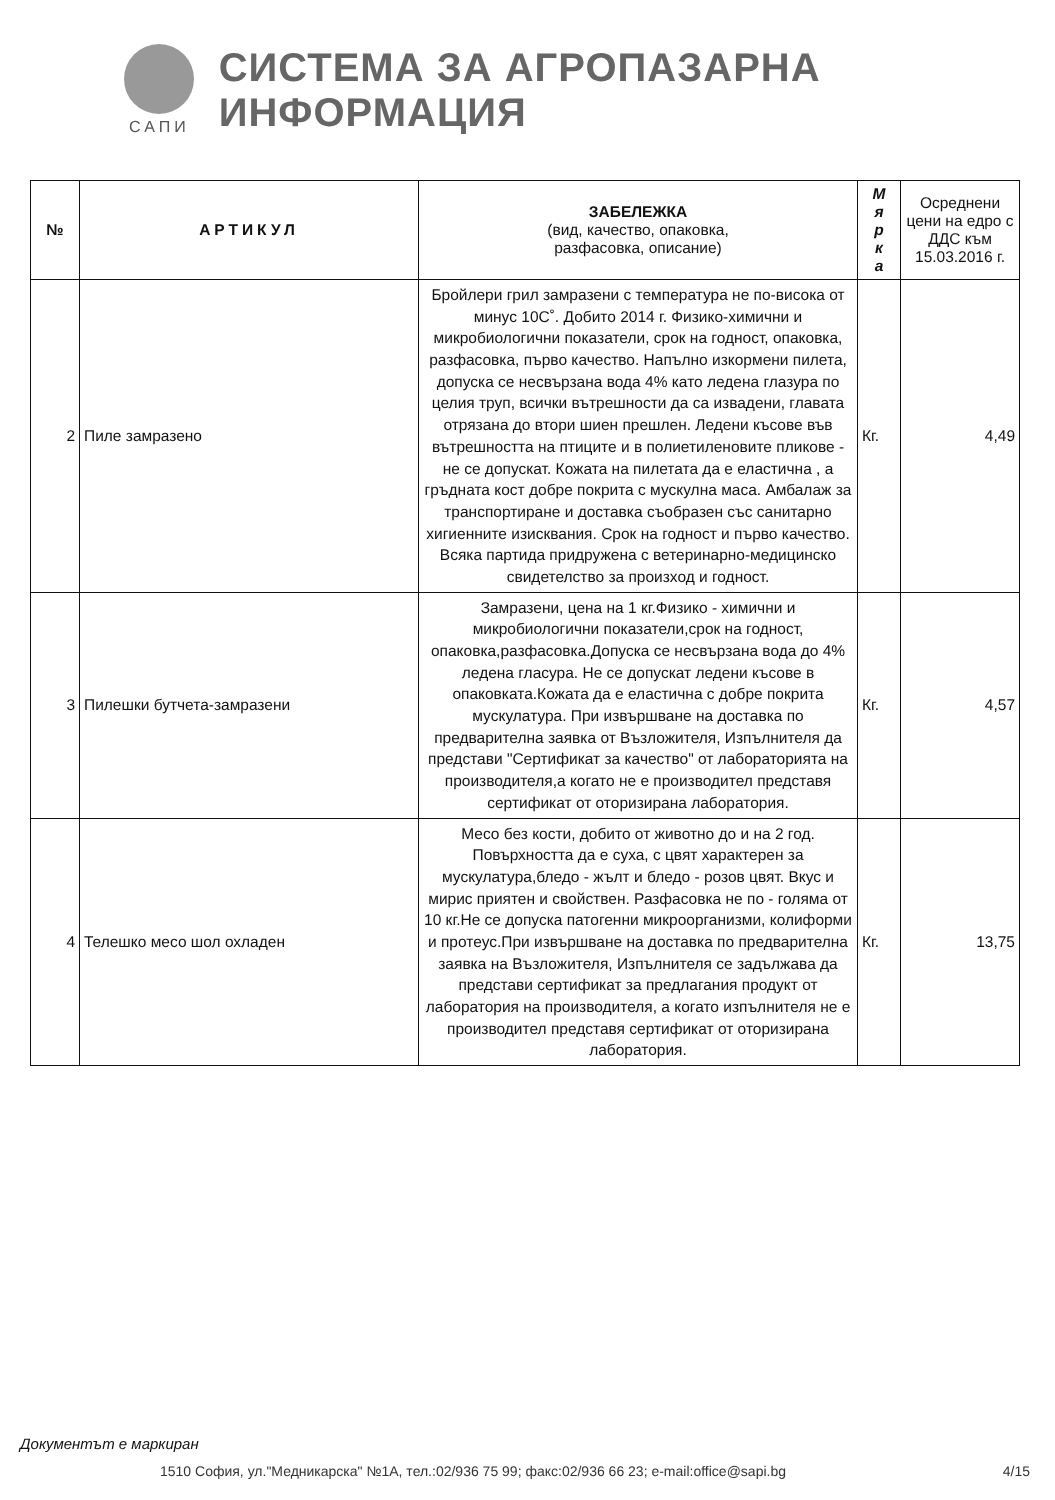САПИ
СИСТЕМА ЗА АГРОПАЗАРНА ИНФОРМАЦИЯ
| № | АРТИКУЛ | ЗАБЕЛЕЖКА (вид, качество, опаковка, разфасовка, описание) | М я р к а | Осреднени цени на едро с ДДС към 15.03.2016 г. |
| --- | --- | --- | --- | --- |
| 2 | Пиле замразено | Бройлери грил замразени с температура не по-висока от минус 10С˚. Добито 2014 г. Физико-химични и микробиологични показатели, срок на годност, опаковка, разфасовка, първо качество. Напълно изкормени пилета, допуска се несвързана вода 4% като ледена глазура по целия труп, всички вътрешности да са извадени, главата отрязана до втори шиен прешлен. Ледени късове във вътрешността на птиците и в полиетиленовите пликове - не се допускат. Кожата на пилетата да е еластична , а гръдната кост добре покрита с мускулна маса. Амбалаж за транспортиране и доставка съобразен със санитарно хигиенните изисквания. Срок на годност и първо качество. Всяка партида придружена с ветеринарно-медицинско свидетелство за произход и годност. | Кг. | 4,49 |
| 3 | Пилешки бутчета-замразени | Замразени, цена на 1 кг.Физико - химични и микробиологични показатели,срок на годност, опаковка,разфасовка.Допуска се несвързана вода до 4% ледена гласура. Не се допускат ледени късове в опаковката.Кожата да е еластична с добре покрита мускулатура. При извършване на доставка по предварителна заявка от Възложителя, Изпълнителя да представи "Сертификат за качество" от лабораторията на производителя,а когато не е производител представя сертификат от оторизирана лаборатория. | Кг. | 4,57 |
| 4 | Телешко месо шол охладен | Месо без кости, добито от животно до и на 2 год. Повърхността да е суха, с цвят характерен за мускулатура,бледо - жълт и бледо - розов цвят. Вкус и мирис приятен и свойствен. Разфасовка не по - голяма от 10 кг.Не се допуска патогенни микроорганизми, колиформи и протеус.При извършване на доставка по предварителна заявка на Възложителя, Изпълнителя се задължава да представи сертификат за предлагания продукт от лаборатория на производителя, а когато изпълнителя не е производител представя сертификат от оторизирана лаборатория. | Кг. | 13,75 |
Документът е маркиран
1510 София, ул."Медникарска" №1А, тел.:02/936 75 99; факс:02/936 66 23; e-mail:office@sapi.bg 4/15